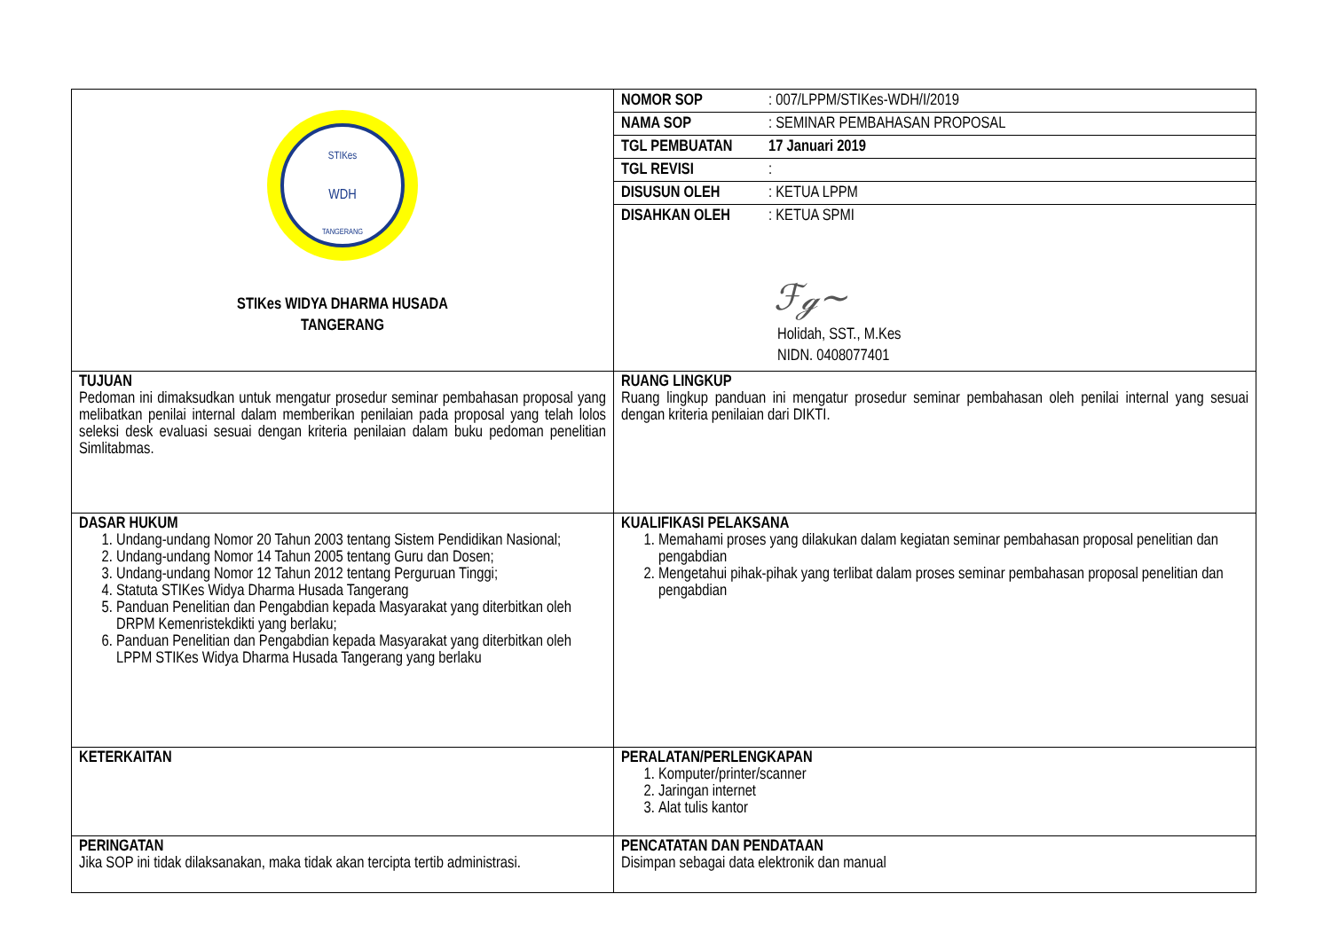| STIKes WDH TANGERANG STIKes WIDYA DHARMA HUSADA TANGERANG | / NOMOR SOP / : 007/LPPM/STIKes-WDH/I/2019 / / NAMA SOP / : SEMINAR PEMBAHASAN PROPOSAL / / TGL PEMBUATAN / 17 Januari 2019 / / TGL REVISI / : / / DISUSUN OLEH / : KETUA LPPM / / DISAHKAN OLEH / : KETUA SPMI / ℱℊ~ Holidah, SST., M.Kes NIDN. 0408077401 |
| TUJUAN Pedoman ini dimaksudkan untuk mengatur prosedur seminar pembahasan proposal yang melibatkan penilai internal dalam memberikan penilaian pada proposal yang telah lolos seleksi desk evaluasi sesuai dengan kriteria penilaian dalam buku pedoman penelitian Simlitabmas. | RUANG LINGKUP Ruang lingkup panduan ini mengatur prosedur seminar pembahasan oleh penilai internal yang sesuai dengan kriteria penilaian dari DIKTI. |
| DASAR HUKUM 1. Undang-undang Nomor 20 Tahun 2003 tentang Sistem Pendidikan Nasional; 2. Undang-undang Nomor 14 Tahun 2005 tentang Guru dan Dosen; 3. Undang-undang Nomor 12 Tahun 2012 tentang Perguruan Tinggi; 4. Statuta STIKes Widya Dharma Husada Tangerang 5. Panduan Penelitian dan Pengabdian kepada Masyarakat yang diterbitkan oleh DRPM Kemenristekdikti yang berlaku; 6. Panduan Penelitian dan Pengabdian kepada Masyarakat yang diterbitkan oleh LPPM STIKes Widya Dharma Husada Tangerang yang berlaku | KUALIFIKASI PELAKSANA 1. Memahami proses yang dilakukan dalam kegiatan seminar pembahasan proposal penelitian dan pengabdian 2. Mengetahui pihak-pihak yang terlibat dalam proses seminar pembahasan proposal penelitian dan pengabdian |
| KETERKAITAN | PERALATAN/PERLENGKAPAN 1. Komputer/printer/scanner 2. Jaringan internet 3. Alat tulis kantor |
| PERINGATAN Jika SOP ini tidak dilaksanakan, maka tidak akan tercipta tertib administrasi. | PENCATATAN DAN PENDATAAN Disimpan sebagai data elektronik dan manual |